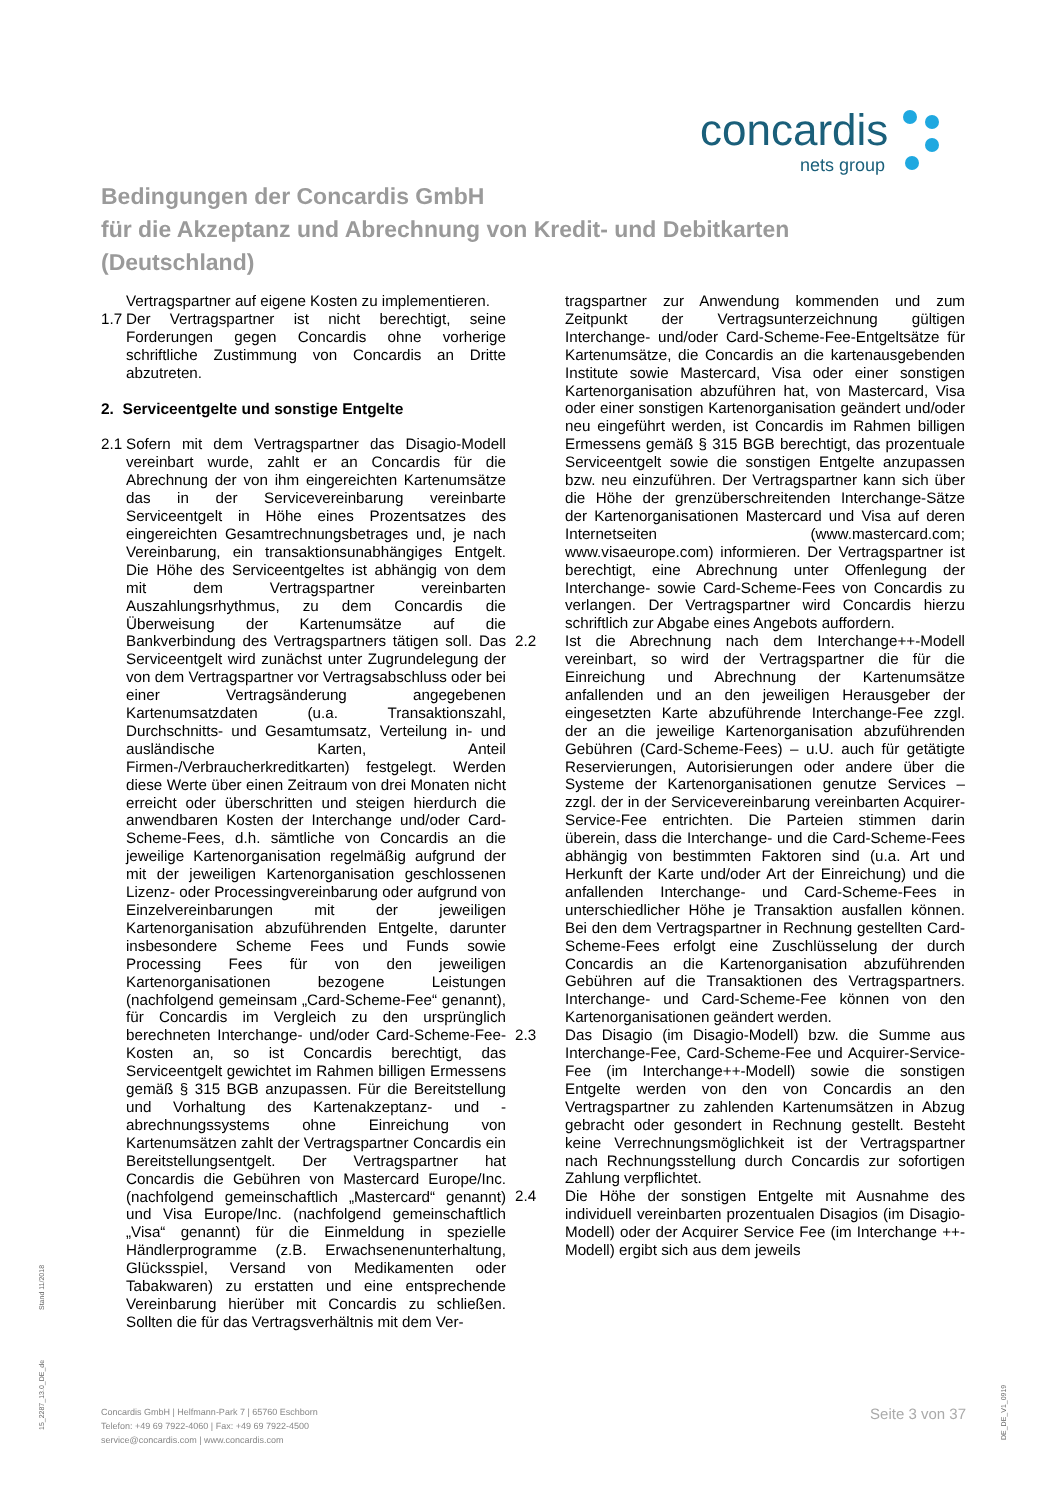concardis
nets group
Bedingungen der Concardis GmbH
für die Akzeptanz und Abrechnung von Kredit- und Debitkarten
(Deutschland)
Vertragspartner auf eigene Kosten zu implementieren.
1.7
Der Vertragspartner ist nicht berechtigt, seine Forderungen gegen Concardis ohne vorherige schriftliche Zustimmung von Concardis an Dritte abzutreten.
2. Serviceentgelte und sonstige Entgelte
2.1
Sofern mit dem Vertragspartner das Disagio-Modell vereinbart wurde, zahlt er an Concardis für die Abrechnung der von ihm eingereichten Kartenumsätze das in der Servicevereinbarung vereinbarte Serviceentgelt in Höhe eines Prozentsatzes des eingereichten Gesamtrechnungsbetrages und, je nach Vereinbarung, ein transaktionsunabhängiges Entgelt. Die Höhe des Serviceentgeltes ist abhängig von dem mit dem Vertragspartner vereinbarten Auszahlungsrhythmus, zu dem Concardis die Überweisung der Kartenumsätze auf die Bankverbindung des Vertragspartners tätigen soll. Das Serviceentgelt wird zunächst unter Zugrundelegung der von dem Vertragspartner vor Vertragsabschluss oder bei einer Vertragsänderung angegebenen Kartenumsatzdaten (u.a. Transaktionszahl, Durchschnitts- und Gesamtumsatz, Verteilung in- und ausländische Karten, Anteil Firmen-/Verbraucherkreditkarten) festgelegt. Werden diese Werte über einen Zeitraum von drei Monaten nicht erreicht oder überschritten und steigen hierdurch die anwendbaren Kosten der Interchange und/oder Card-Scheme-Fees, d.h. sämtliche von Concardis an die jeweilige Kartenorganisation regelmäßig aufgrund der mit der jeweiligen Kartenorganisation geschlossenen Lizenz- oder Processingvereinbarung oder aufgrund von Einzelvereinbarungen mit der jeweiligen Kartenorganisation abzuführenden Entgelte, darunter insbesondere Scheme Fees und Funds sowie Processing Fees für von den jeweiligen Kartenorganisationen bezogene Leistungen (nachfolgend gemeinsam „Card-Scheme-Fee“ genannt), für Concardis im Vergleich zu den ursprünglich berechneten Interchange- und/oder Card-Scheme-Fee-Kosten an, so ist Concardis berechtigt, das Serviceentgelt gewichtet im Rahmen billigen Ermessens gemäß § 315 BGB anzupassen. Für die Bereitstellung und Vorhaltung des Kartenakzeptanz- und -abrechnungssystems ohne Einreichung von Kartenumsätzen zahlt der Vertragspartner Concardis ein Bereitstellungsentgelt. Der Vertragspartner hat Concardis die Gebühren von Mastercard Europe/Inc. (nachfolgend gemeinschaftlich „Mastercard“ genannt) und Visa Europe/Inc. (nachfolgend gemeinschaftlich „Visa“ genannt) für die Einmeldung in spezielle Händlerprogramme (z.B. Erwachsenenunterhaltung, Glücksspiel, Versand von Medikamenten oder Tabakwaren) zu erstatten und eine entsprechende Vereinbarung hierüber mit Concardis zu schließen. Sollten die für das Vertragsverhältnis mit dem Ver-
tragspartner zur Anwendung kommenden und zum Zeitpunkt der Vertragsunterzeichnung gültigen Interchange- und/oder Card-Scheme-Fee-Entgeltsätze für Kartenumsätze, die Concardis an die kartenausgebenden Institute sowie Mastercard, Visa oder einer sonstigen Kartenorganisation abzuführen hat, von Mastercard, Visa oder einer sonstigen Kartenorganisation geändert und/oder neu eingeführt werden, ist Concardis im Rahmen billigen Ermessens gemäß § 315 BGB berechtigt, das prozentuale Serviceentgelt sowie die sonstigen Entgelte anzupassen bzw. neu einzuführen. Der Vertragspartner kann sich über die Höhe der grenzüberschreitenden Interchange-Sätze der Kartenorganisationen Mastercard und Visa auf deren Internetseiten (www.mastercard.com; www.visaeurope.com) informieren. Der Vertragspartner ist berechtigt, eine Abrechnung unter Offenlegung der Interchange- sowie Card-Scheme-Fees von Concardis zu verlangen. Der Vertragspartner wird Concardis hierzu schriftlich zur Abgabe eines Angebots auffordern.
2.2 Ist die Abrechnung nach dem Interchange++-Modell vereinbart, so wird der Vertragspartner die für die Einreichung und Abrechnung der Kartenumsätze anfallenden und an den jeweiligen Herausgeber der eingesetzten Karte abzuführende Interchange-Fee zzgl. der an die jeweilige Kartenorganisation abzuführenden Gebühren (Card-Scheme-Fees) – u.U. auch für getätigte Reservierungen, Autorisierungen oder andere über die Systeme der Kartenorganisationen genutze Services – zzgl. der in der Servicevereinbarung vereinbarten Acquirer-Service-Fee entrichten. Die Parteien stimmen darin überein, dass die Interchange- und die Card-Scheme-Fees abhängig von bestimmten Faktoren sind (u.a. Art und Herkunft der Karte und/oder Art der Einreichung) und die anfallenden Interchange- und Card-Scheme-Fees in unterschiedlicher Höhe je Transaktion ausfallen können. Bei den dem Vertragspartner in Rechnung gestellten Card-Scheme-Fees erfolgt eine Zuschlüsselung der durch Concardis an die Kartenorganisation abzuführenden Gebühren auf die Transaktionen des Vertragspartners. Interchange- und Card-Scheme-Fee können von den Kartenorganisationen geändert werden.
2.3 Das Disagio (im Disagio-Modell) bzw. die Summe aus Interchange-Fee, Card-Scheme-Fee und Acquirer-Service-Fee (im Interchange++-Modell) sowie die sonstigen Entgelte werden von den von Concardis an den Vertragspartner zu zahlenden Kartenumsätzen in Abzug gebracht oder gesondert in Rechnung gestellt. Besteht keine Verrechnungsmöglichkeit ist der Vertragspartner nach Rechnungsstellung durch Concardis zur sofortigen Zahlung verpflichtet.
2.4 Die Höhe der sonstigen Entgelte mit Ausnahme des individuell vereinbarten prozentualen Disagios (im Disagio-Modell) oder der Acquirer Service Fee (im Interchange ++-Modell) ergibt sich aus dem jeweils
Stand 11/2018
15_2287_13.0_DE_de
DE_DE_V1_0919
Concardis GmbH | Helfmann-Park 7 | 65760 Eschborn
Telefon: +49 69 7922-4060 | Fax: +49 69 7922-4500
service@concardis.com | www.concardis.com
Seite 3 von 37